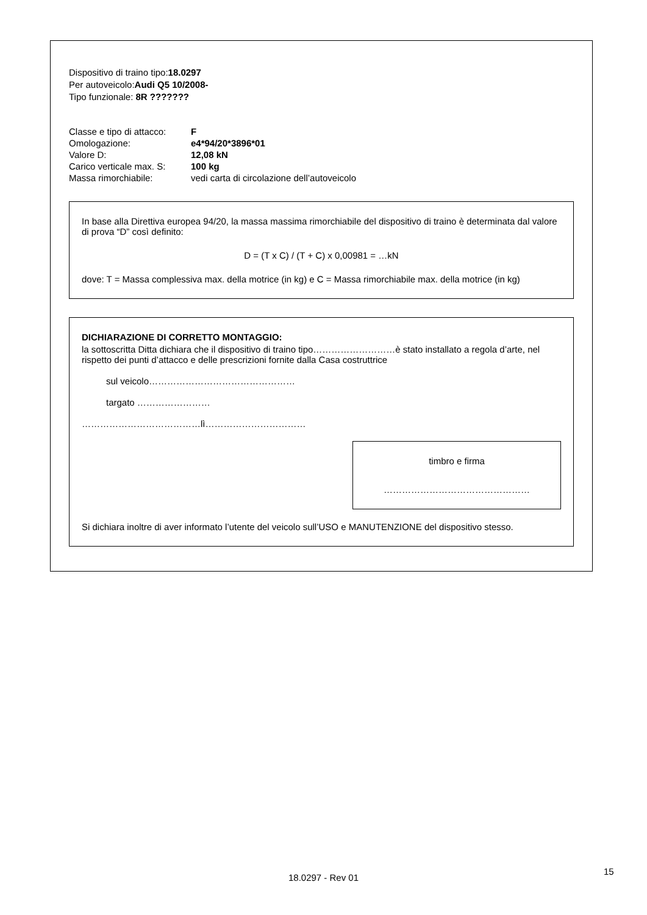Dispositivo di traino tipo:18.0297
Per autoveicolo:Audi Q5 10/2008-
Tipo funzionale: 8R ???????
Classe e tipo di attacco:
F
Omologazione:
e4*94/20*3896*01
Valore D:
12,08 kN
Carico verticale max. S:
100 kg
Massa rimorchiabile:
vedi carta di circolazione dell’autoveicolo
In base alla Direttiva europea 94/20, la massa massima rimorchiabile del dispositivo di traino è determinata dal valore di prova “D” così definito:
D = (T x C) / (T + C) x 0,00981 = …kN
dove: T = Massa complessiva max. della motrice (in kg) e C = Massa rimorchiabile max. della motrice (in kg)
DICHIARAZIONE DI CORRETTO MONTAGGIO:
la sottoscritta Ditta dichiara che il dispositivo di traino tipo………………………è stato installato a regola d’arte, nel rispetto dei punti d’attacco e delle prescrizioni fornite dalla Casa costruttrice
sul veicolo…………………………………………
targato ……………………
…………………………………lì……………………………
timbro e firma
…………………………………………
Si dichiara inoltre di aver informato l’utente del veicolo sull’USO e MANUTENZIONE del dispositivo stesso.
18.0297 - Rev 01
15